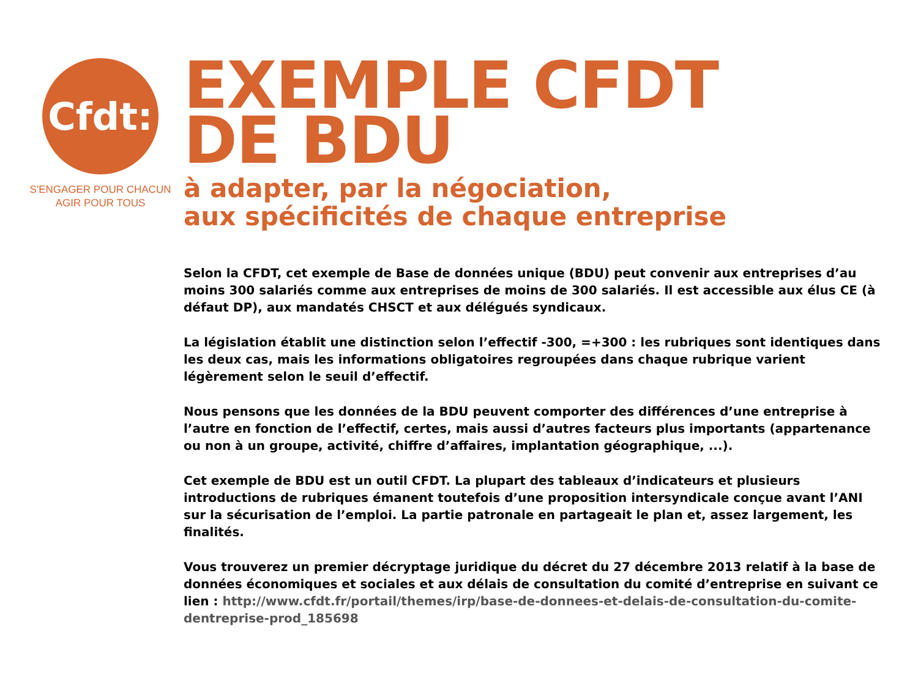Cfdt:
S'ENGAGER POUR CHACUN
AGIR POUR TOUS
EXEMPLE CFDT
DE BDU
à adapter, par la négociation,
aux spécificités de chaque entreprise
Selon la CFDT, cet exemple de Base de données unique (BDU) peut convenir aux entreprises d’au moins 300 salariés comme aux entreprises de moins de 300 salariés. Il est accessible aux élus CE (à défaut DP), aux mandatés CHSCT et aux délégués syndicaux.
La législation établit une distinction selon l’effectif -300, =+300 : les rubriques sont identiques dans les deux cas, mais les informations obligatoires regroupées dans chaque rubrique varient légèrement selon le seuil d’effectif.
Nous pensons que les données de la BDU peuvent comporter des différences d’une entreprise à l’autre en fonction de l’effectif, certes, mais aussi d’autres facteurs plus importants (appartenance ou non à un groupe, activité, chiffre d’affaires, implantation géographique, ...).
Cet exemple de BDU est un outil CFDT. La plupart des tableaux d’indicateurs et plusieurs introductions de rubriques émanent toutefois d’une proposition intersyndicale conçue avant l’ANI sur la sécurisation de l’emploi. La partie patronale en partageait le plan et, assez largement, les finalités.
Vous trouverez un premier décryptage juridique du décret du 27 décembre 2013 relatif à la base de données économiques et sociales et aux délais de consultation du comité d’entreprise en suivant ce lien : http://www.cfdt.fr/portail/themes/irp/base-de-donnees-et-delais-de-consultation-du-comite-dentreprise-prod_185698